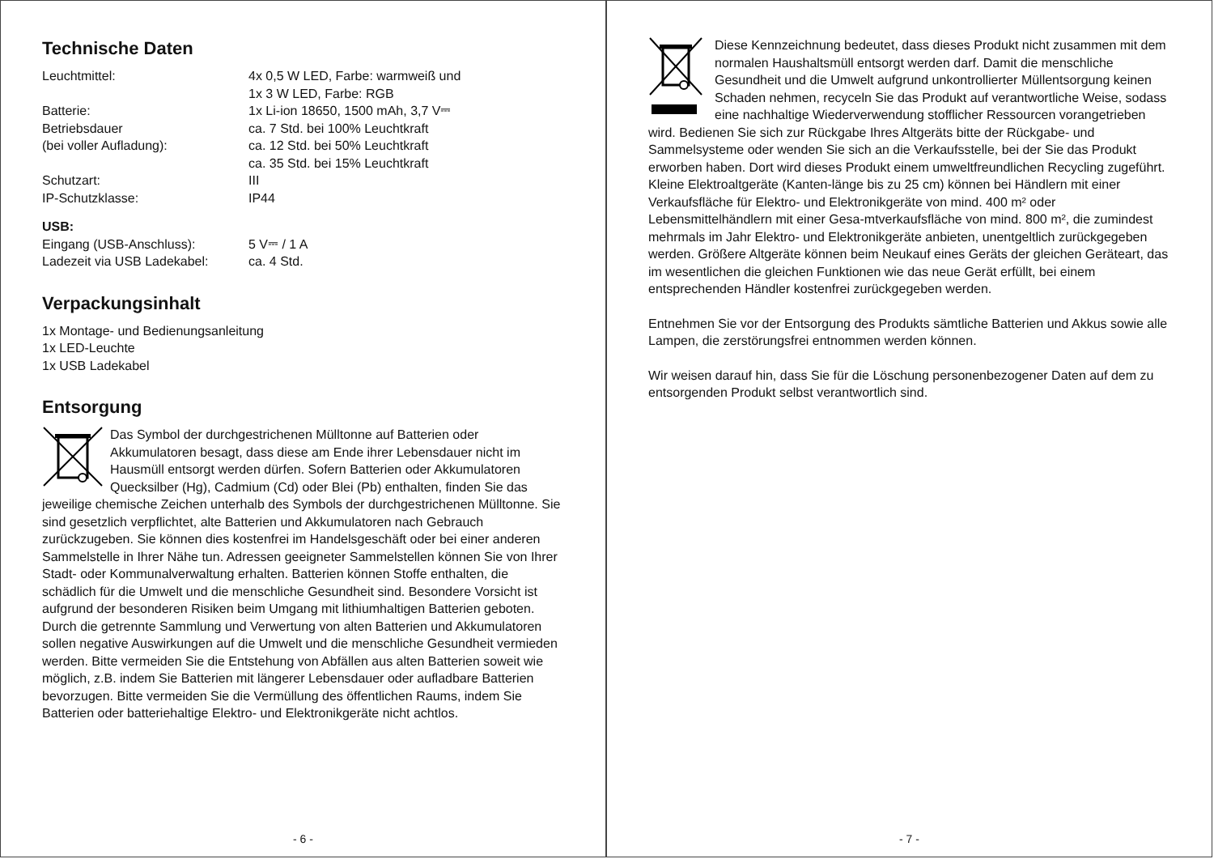Technische Daten
| Leuchtmittel: | 4x 0,5 W LED, Farbe: warmweiß und 1x 3 W LED, Farbe: RGB |
| Batterie: | 1x Li-ion 18650, 1500 mAh, 3,7 V⎓ |
| Betriebsdauer (bei voller Aufladung): | ca. 7 Std. bei 100% Leuchtkraft ca. 12 Std. bei 50% Leuchtkraft ca. 35 Std. bei 15% Leuchtkraft |
| Schutzart: | III |
| IP-Schutzklasse: | IP44 |
USB:
| Eingang (USB-Anschluss): | 5 V⎓ / 1 A |
| Ladezeit via USB Ladekabel: | ca. 4 Std. |
Verpackungsinhalt
1x Montage- und Bedienungsanleitung
1x LED-Leuchte
1x USB Ladekabel
Entsorgung
Das Symbol der durchgestrichenen Mülltonne auf Batterien oder Akkumulatoren besagt, dass diese am Ende ihrer Lebensdauer nicht im Hausmüll entsorgt werden dürfen. Sofern Batterien oder Akkumulatoren Quecksilber (Hg), Cadmium (Cd) oder Blei (Pb) enthalten, finden Sie das jeweilige chemische Zeichen unterhalb des Symbols der durchgestrichenen Mülltonne. Sie sind gesetzlich verpflichtet, alte Batterien und Akkumulatoren nach Gebrauch zurückzugeben. Sie können dies kostenfrei im Handelsgeschäft oder bei einer anderen Sammelstelle in Ihrer Nähe tun. Adressen geeigneter Sammelstellen können Sie von Ihrer Stadt- oder Kommunalverwaltung erhalten. Batterien können Stoffe enthalten, die schädlich für die Umwelt und die menschliche Gesundheit sind. Besondere Vorsicht ist aufgrund der besonderen Risiken beim Umgang mit lithiumhaltigen Batterien geboten. Durch die getrennte Sammlung und Verwertung von alten Batterien und Akkumulatoren sollen negative Auswirkungen auf die Umwelt und die menschliche Gesundheit vermieden werden. Bitte vermeiden Sie die Entstehung von Abfällen aus alten Batterien soweit wie möglich, z.B. indem Sie Batterien mit längerer Lebensdauer oder aufladbare Batterien bevorzugen. Bitte vermeiden Sie die Vermüllung des öffentlichen Raums, indem Sie Batterien oder batteriehaltige Elektro- und Elektronikgeräte nicht achtlos.
- 6 -
Diese Kennzeichnung bedeutet, dass dieses Produkt nicht zusammen mit dem normalen Haushaltsmüll entsorgt werden darf. Damit die menschliche Gesundheit und die Umwelt aufgrund unkontrollierter Müllentsorgung keinen Schaden nehmen, recyceln Sie das Produkt auf verantwortliche Weise, sodass eine nachhaltige Wiederverwendung stofflicher Ressourcen vorangetrieben wird. Bedienen Sie sich zur Rückgabe Ihres Altgeräts bitte der Rückgabe- und Sammelsysteme oder wenden Sie sich an die Verkaufsstelle, bei der Sie das Produkt erworben haben. Dort wird dieses Produkt einem umweltfreundlichen Recycling zugeführt. Kleine Elektroaltgeräte (Kanten-länge bis zu 25 cm) können bei Händlern mit einer Verkaufsfläche für Elektro- und Elektronikgeräte von mind. 400 m² oder Lebensmittelhändlern mit einer Gesa-mtverkaufsfläche von mind. 800 m², die zumindest mehrmals im Jahr Elektro- und Elektronikgeräte anbieten, unentgeltlich zurückgegeben werden. Größere Altgeräte können beim Neukauf eines Geräts der gleichen Geräteart, das im wesentlichen die gleichen Funktionen wie das neue Gerät erfüllt, bei einem entsprechenden Händler kostenfrei zurückgegeben werden.
Entnehmen Sie vor der Entsorgung des Produkts sämtliche Batterien und Akkus sowie alle Lampen, die zerstörungsfrei entnommen werden können.
Wir weisen darauf hin, dass Sie für die Löschung personenbezogener Daten auf dem zu entsorgenden Produkt selbst verantwortlich sind.
- 7 -